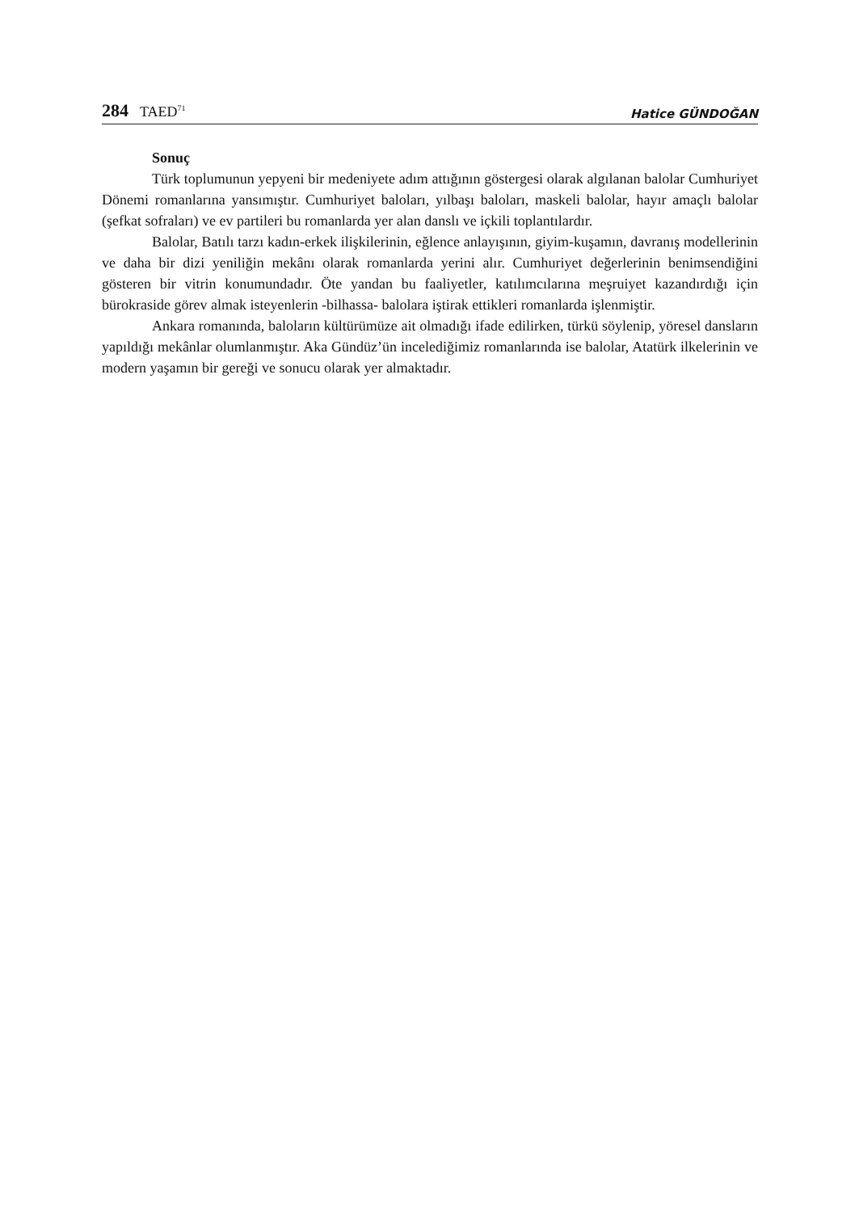284 TAED<sup>71</sup>
Hatice GÜNDOĞAN
Sonuç
Türk toplumunun yepyeni bir medeniyete adım attığının göstergesi olarak algılanan balolar Cumhuriyet Dönemi romanlarına yansımıştır. Cumhuriyet baloları, yılbaşı baloları, maskeli balolar, hayır amaçlı balolar (şefkat sofraları) ve ev partileri bu romanlarda yer alan danslı ve içkili toplantılardır.
Balolar, Batılı tarzı kadın-erkek ilişkilerinin, eğlence anlayışının, giyim-kuşamın, davranış modellerinin ve daha bir dizi yeniliğin mekânı olarak romanlarda yerini alır. Cumhuriyet değerlerinin benimsendiğini gösteren bir vitrin konumundadır. Öte yandan bu faaliyetler, katılımcılarına meşruiyet kazandırdığı için bürokraside görev almak isteyenlerin -bilhassa- balolara iştirak ettikleri romanlarda işlenmiştir.
Ankara romanında, baloların kültürümüze ait olmadığı ifade edilirken, türkü söylenip, yöresel dansların yapıldığı mekânlar olumlanmıştır. Aka Gündüz’ün incelediğimiz romanlarında ise balolar, Atatürk ilkelerinin ve modern yaşamın bir gereği ve sonucu olarak yer almaktadır.